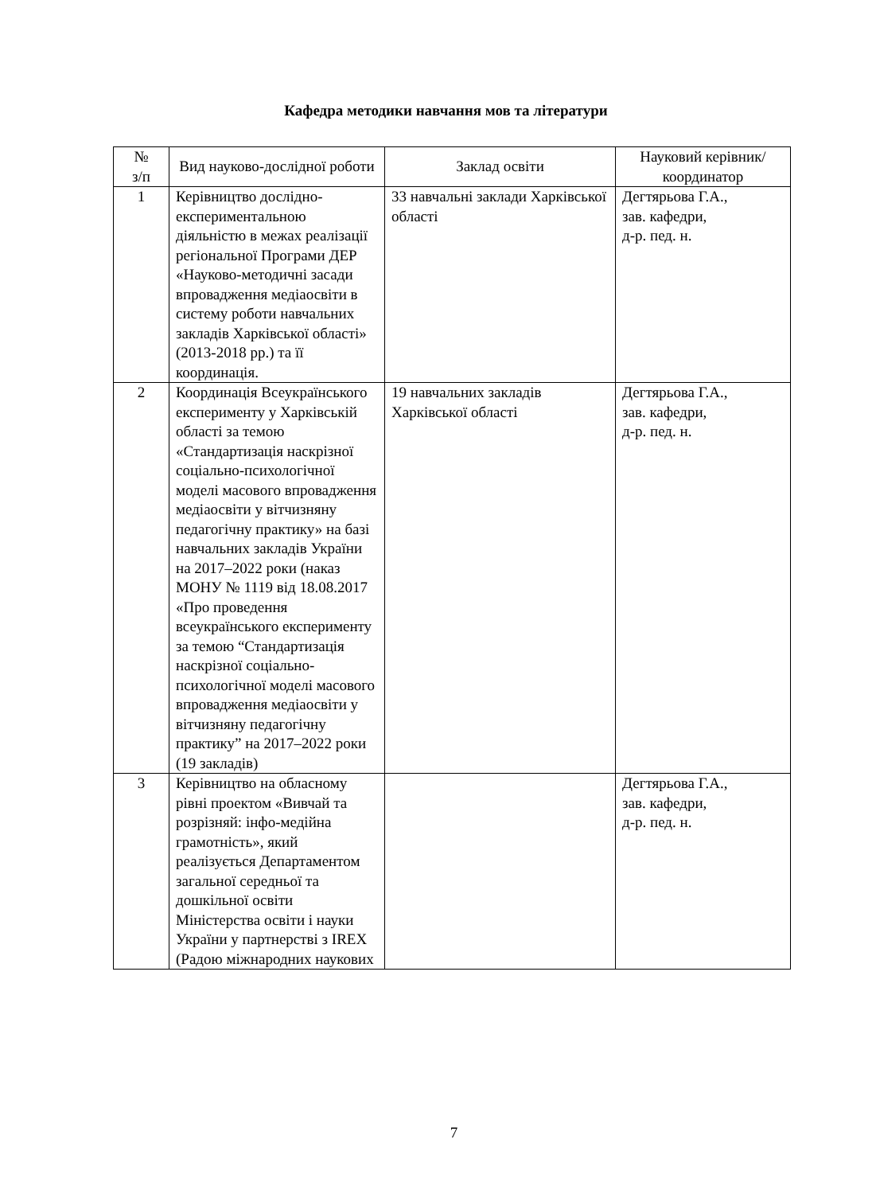Кафедра методики навчання мов та літератури
| № з/п | Вид науково-дослідної роботи | Заклад освіти | Науковий керівник/координатор |
| --- | --- | --- | --- |
| 1 | Керівництво дослідно-експериментальною діяльністю в межах реалізації регіональної Програми ДЕР «Науково-методичні засади впровадження медіаосвіти в систему роботи навчальних закладів Харківської області» (2013-2018 рр.) та її координація. | 33 навчальні заклади Харківської області | Дегтярьова Г.А., зав. кафедри, д-р. пед. н. |
| 2 | Координація Всеукраїнського експерименту у Харківській області за темою «Стандартизація наскрізної соціально-психологічної моделі масового впровадження медіаосвіти у вітчизняну педагогічну практику» на базі навчальних закладів України на 2017–2022 роки (наказ МОНУ № 1119 від 18.08.2017 «Про проведення всеукраїнського експерименту за темою “Стандартизація наскрізної соціально-психологічної моделі масового впровадження медіаосвіти у вітчизняну педагогічну практику” на 2017–2022 роки (19 закладів) | 19 навчальних закладів Харківської області | Дегтярьова Г.А., зав. кафедри, д-р. пед. н. |
| 3 | Керівництво на обласному рівні проектом «Вивчай та розрізняй: інфо-медійна грамотність», який реалізується Департаментом загальної середньої та дошкільної освіти Міністерства освіти і науки України у партнерстві з IREX (Радою міжнародних наукових | | Дегтярьова Г.А., зав. кафедри, д-р. пед. н. |
7